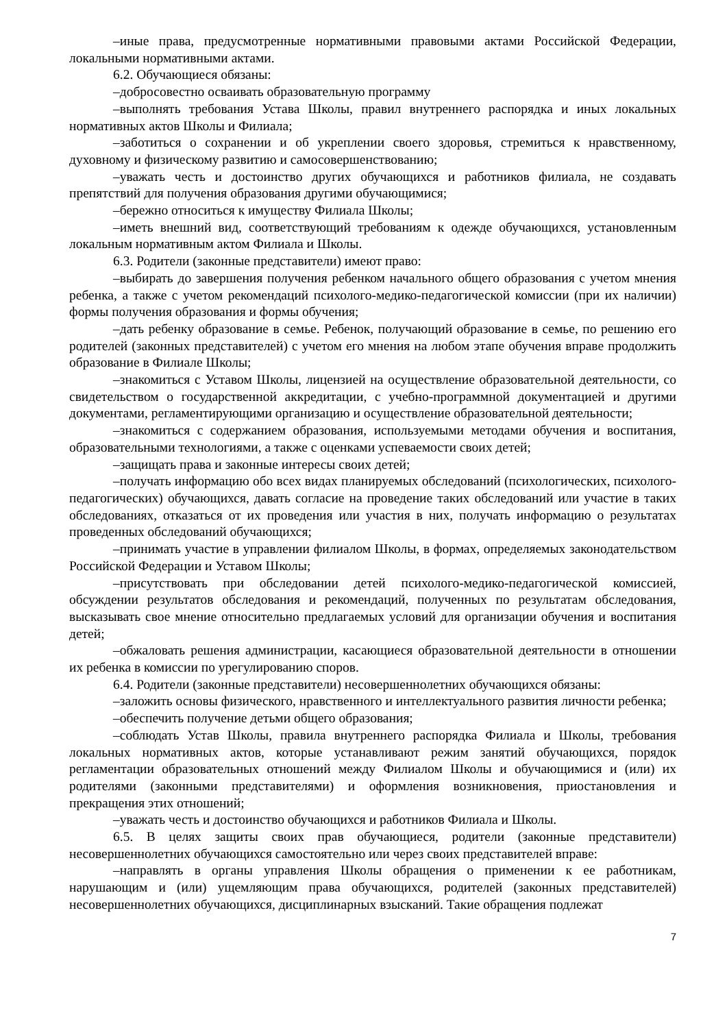–иные права, предусмотренные нормативными правовыми актами Российской Федерации, локальными нормативными актами.
6.2. Обучающиеся обязаны:
–добросовестно осваивать образовательную программу
–выполнять требования Устава Школы, правил внутреннего распорядка и иных локальных нормативных актов Школы и Филиала;
–заботиться о сохранении и об укреплении своего здоровья, стремиться к нравственному, духовному и физическому развитию и самосовершенствованию;
–уважать честь и достоинство других обучающихся и работников филиала, не создавать препятствий для получения образования другими обучающимися;
–бережно относиться к имуществу Филиала Школы;
–иметь внешний вид, соответствующий требованиям к одежде обучающихся, установленным локальным нормативным актом Филиала и Школы.
6.3. Родители (законные представители) имеют право:
–выбирать до завершения получения ребенком начального общего образования с учетом мнения ребенка, а также с учетом рекомендаций психолого-медико-педагогической комиссии (при их наличии) формы получения образования и формы обучения;
–дать ребенку образование в семье. Ребенок, получающий образование в семье, по решению его родителей (законных представителей) с учетом его мнения на любом этапе обучения вправе продолжить образование в Филиале Школы;
–знакомиться с Уставом Школы, лицензией на осуществление образовательной деятельности, со свидетельством о государственной аккредитации, с учебно-программной документацией и другими документами, регламентирующими организацию и осуществление образовательной деятельности;
–знакомиться с содержанием образования, используемыми методами обучения и воспитания, образовательными технологиями, а также с оценками успеваемости своих детей;
–защищать права и законные интересы своих детей;
–получать информацию обо всех видах планируемых обследований (психологических, психолого-педагогических) обучающихся, давать согласие на проведение таких обследований или участие в таких обследованиях, отказаться от их проведения или участия в них, получать информацию о результатах проведенных обследований обучающихся;
–принимать участие в управлении филиалом Школы, в формах, определяемых законодательством Российской Федерации и Уставом Школы;
–присутствовать при обследовании детей психолого-медико-педагогической комиссией, обсуждении результатов обследования и рекомендаций, полученных по результатам обследования, высказывать свое мнение относительно предлагаемых условий для организации обучения и воспитания детей;
–обжаловать решения администрации, касающиеся образовательной деятельности в отношении их ребенка в комиссии по урегулированию споров.
6.4. Родители (законные представители) несовершеннолетних обучающихся обязаны:
–заложить основы физического, нравственного и интеллектуального развития личности ребенка;
–обеспечить получение детьми общего образования;
–соблюдать Устав Школы, правила внутреннего распорядка Филиала и Школы, требования локальных нормативных актов, которые устанавливают режим занятий обучающихся, порядок регламентации образовательных отношений между Филиалом Школы и обучающимися и (или) их родителями (законными представителями) и оформления возникновения, приостановления и прекращения этих отношений;
–уважать честь и достоинство обучающихся и работников Филиала и Школы.
6.5. В целях защиты своих прав обучающиеся, родители (законные представители) несовершеннолетних обучающихся самостоятельно или через своих представителей вправе:
–направлять в органы управления Школы обращения о применении к ее работникам, нарушающим и (или) ущемляющим права обучающихся, родителей (законных представителей) несовершеннолетних обучающихся, дисциплинарных взысканий. Такие обращения подлежат
7